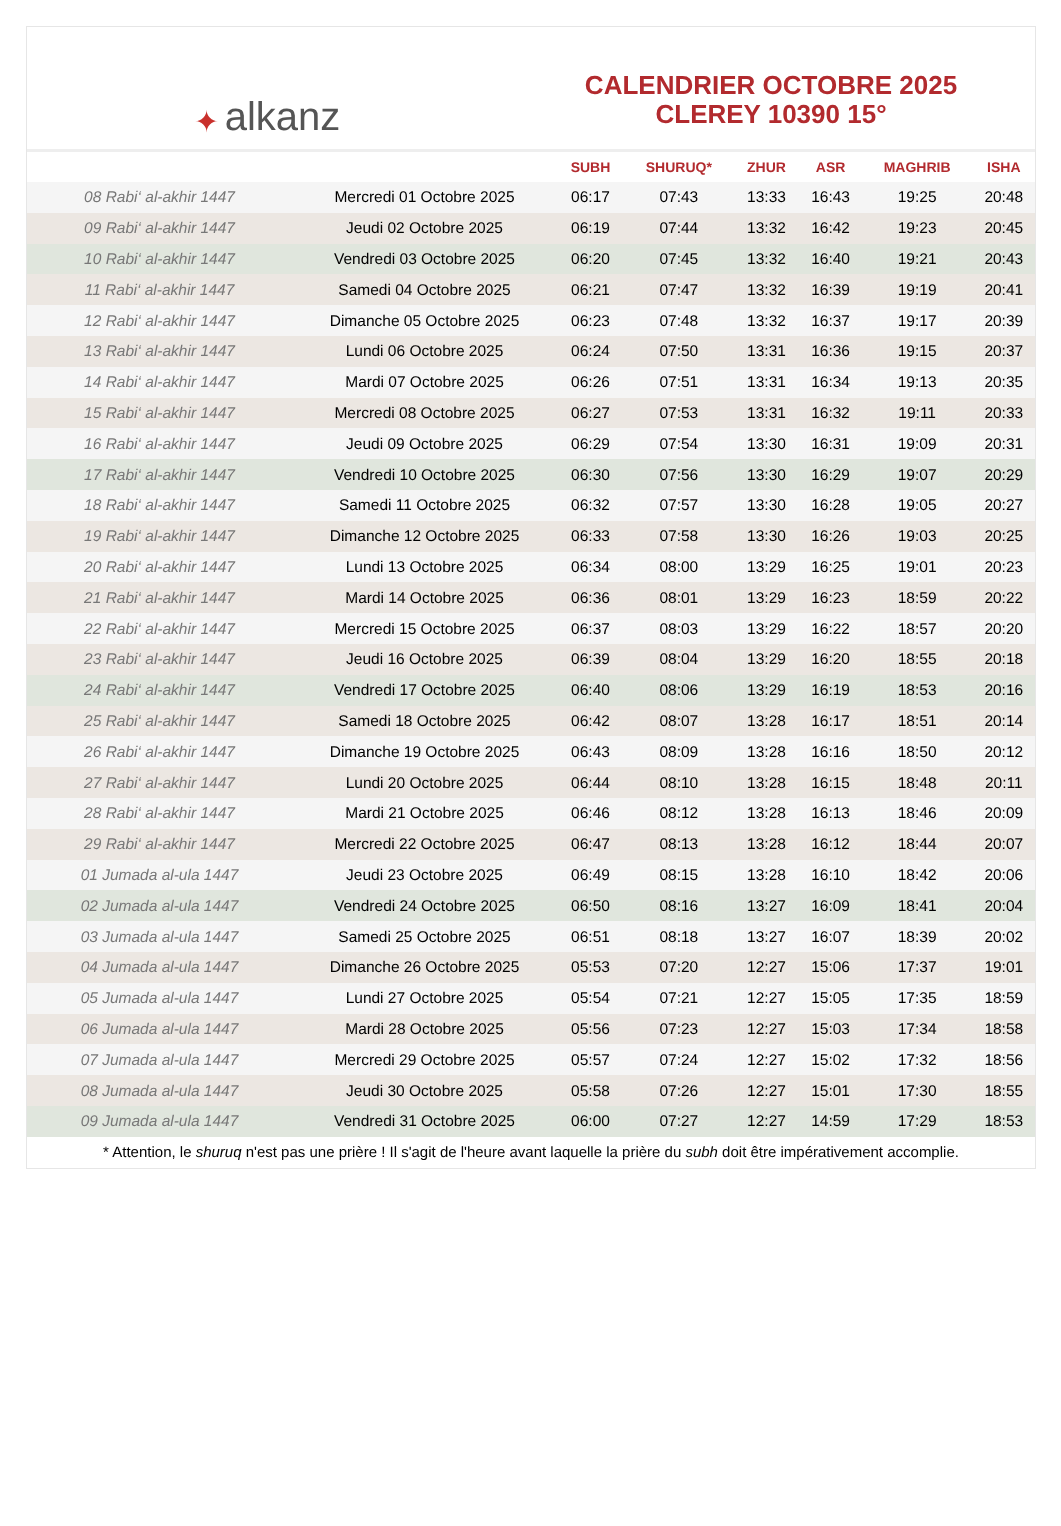✦ alkanz
CALENDRIER OCTOBRE 2025
CLEREY 10390 15°
| | | SUBH | SHURUQ* | ZHUR | ASR | MAGHRIB | ISHA |
| --- | --- | --- | --- | --- | --- | --- | --- |
| 08 Rabi‘ al-akhir 1447 | Mercredi 01 Octobre 2025 | 06:17 | 07:43 | 13:33 | 16:43 | 19:25 | 20:48 |
| 09 Rabi‘ al-akhir 1447 | Jeudi 02 Octobre 2025 | 06:19 | 07:44 | 13:32 | 16:42 | 19:23 | 20:45 |
| 10 Rabi‘ al-akhir 1447 | Vendredi 03 Octobre 2025 | 06:20 | 07:45 | 13:32 | 16:40 | 19:21 | 20:43 |
| 11 Rabi‘ al-akhir 1447 | Samedi 04 Octobre 2025 | 06:21 | 07:47 | 13:32 | 16:39 | 19:19 | 20:41 |
| 12 Rabi‘ al-akhir 1447 | Dimanche 05 Octobre 2025 | 06:23 | 07:48 | 13:32 | 16:37 | 19:17 | 20:39 |
| 13 Rabi‘ al-akhir 1447 | Lundi 06 Octobre 2025 | 06:24 | 07:50 | 13:31 | 16:36 | 19:15 | 20:37 |
| 14 Rabi‘ al-akhir 1447 | Mardi 07 Octobre 2025 | 06:26 | 07:51 | 13:31 | 16:34 | 19:13 | 20:35 |
| 15 Rabi‘ al-akhir 1447 | Mercredi 08 Octobre 2025 | 06:27 | 07:53 | 13:31 | 16:32 | 19:11 | 20:33 |
| 16 Rabi‘ al-akhir 1447 | Jeudi 09 Octobre 2025 | 06:29 | 07:54 | 13:30 | 16:31 | 19:09 | 20:31 |
| 17 Rabi‘ al-akhir 1447 | Vendredi 10 Octobre 2025 | 06:30 | 07:56 | 13:30 | 16:29 | 19:07 | 20:29 |
| 18 Rabi‘ al-akhir 1447 | Samedi 11 Octobre 2025 | 06:32 | 07:57 | 13:30 | 16:28 | 19:05 | 20:27 |
| 19 Rabi‘ al-akhir 1447 | Dimanche 12 Octobre 2025 | 06:33 | 07:58 | 13:30 | 16:26 | 19:03 | 20:25 |
| 20 Rabi‘ al-akhir 1447 | Lundi 13 Octobre 2025 | 06:34 | 08:00 | 13:29 | 16:25 | 19:01 | 20:23 |
| 21 Rabi‘ al-akhir 1447 | Mardi 14 Octobre 2025 | 06:36 | 08:01 | 13:29 | 16:23 | 18:59 | 20:22 |
| 22 Rabi‘ al-akhir 1447 | Mercredi 15 Octobre 2025 | 06:37 | 08:03 | 13:29 | 16:22 | 18:57 | 20:20 |
| 23 Rabi‘ al-akhir 1447 | Jeudi 16 Octobre 2025 | 06:39 | 08:04 | 13:29 | 16:20 | 18:55 | 20:18 |
| 24 Rabi‘ al-akhir 1447 | Vendredi 17 Octobre 2025 | 06:40 | 08:06 | 13:29 | 16:19 | 18:53 | 20:16 |
| 25 Rabi‘ al-akhir 1447 | Samedi 18 Octobre 2025 | 06:42 | 08:07 | 13:28 | 16:17 | 18:51 | 20:14 |
| 26 Rabi‘ al-akhir 1447 | Dimanche 19 Octobre 2025 | 06:43 | 08:09 | 13:28 | 16:16 | 18:50 | 20:12 |
| 27 Rabi‘ al-akhir 1447 | Lundi 20 Octobre 2025 | 06:44 | 08:10 | 13:28 | 16:15 | 18:48 | 20:11 |
| 28 Rabi‘ al-akhir 1447 | Mardi 21 Octobre 2025 | 06:46 | 08:12 | 13:28 | 16:13 | 18:46 | 20:09 |
| 29 Rabi‘ al-akhir 1447 | Mercredi 22 Octobre 2025 | 06:47 | 08:13 | 13:28 | 16:12 | 18:44 | 20:07 |
| 01 Jumada al-ula 1447 | Jeudi 23 Octobre 2025 | 06:49 | 08:15 | 13:28 | 16:10 | 18:42 | 20:06 |
| 02 Jumada al-ula 1447 | Vendredi 24 Octobre 2025 | 06:50 | 08:16 | 13:27 | 16:09 | 18:41 | 20:04 |
| 03 Jumada al-ula 1447 | Samedi 25 Octobre 2025 | 06:51 | 08:18 | 13:27 | 16:07 | 18:39 | 20:02 |
| 04 Jumada al-ula 1447 | Dimanche 26 Octobre 2025 | 05:53 | 07:20 | 12:27 | 15:06 | 17:37 | 19:01 |
| 05 Jumada al-ula 1447 | Lundi 27 Octobre 2025 | 05:54 | 07:21 | 12:27 | 15:05 | 17:35 | 18:59 |
| 06 Jumada al-ula 1447 | Mardi 28 Octobre 2025 | 05:56 | 07:23 | 12:27 | 15:03 | 17:34 | 18:58 |
| 07 Jumada al-ula 1447 | Mercredi 29 Octobre 2025 | 05:57 | 07:24 | 12:27 | 15:02 | 17:32 | 18:56 |
| 08 Jumada al-ula 1447 | Jeudi 30 Octobre 2025 | 05:58 | 07:26 | 12:27 | 15:01 | 17:30 | 18:55 |
| 09 Jumada al-ula 1447 | Vendredi 31 Octobre 2025 | 06:00 | 07:27 | 12:27 | 14:59 | 17:29 | 18:53 |
* Attention, le shuruq n'est pas une prière ! Il s'agit de l'heure avant laquelle la prière du subh doit être impérativement accomplie.